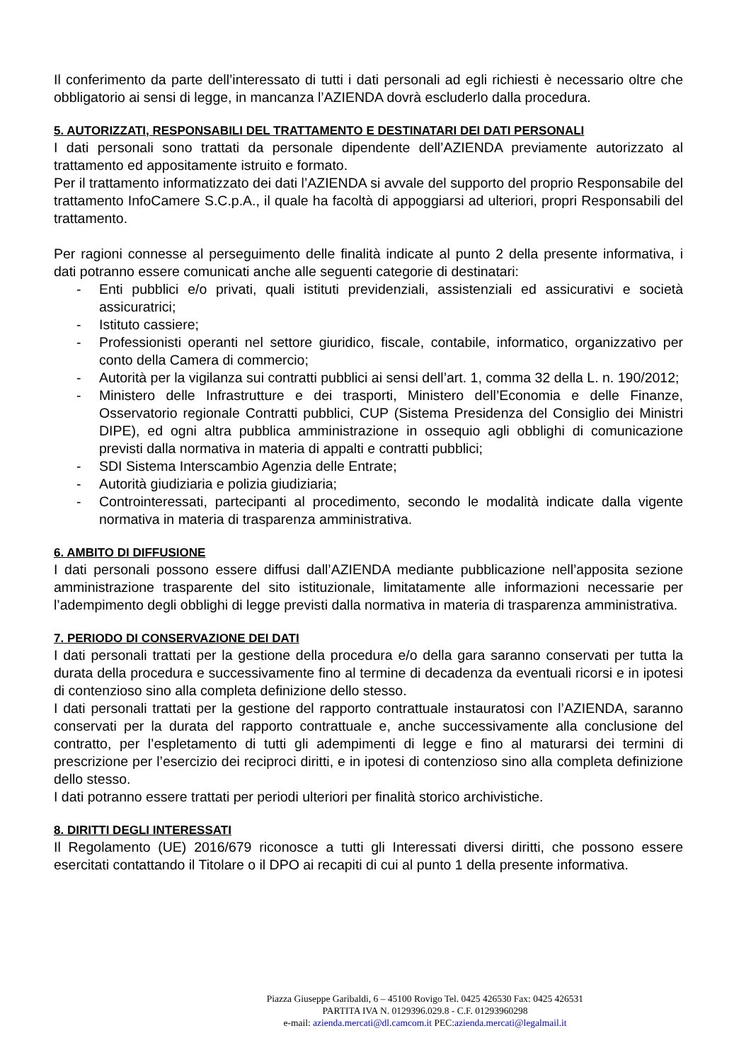Il conferimento da parte dell’interessato di tutti i dati personali ad egli richiesti è necessario oltre che obbligatorio ai sensi di legge, in mancanza l’AZIENDA dovrà escluderlo dalla procedura.
5. AUTORIZZATI, RESPONSABILI DEL TRATTAMENTO E DESTINATARI DEI DATI PERSONALI
I dati personali sono trattati da personale dipendente dell’AZIENDA previamente autorizzato al trattamento ed appositamente istruito e formato.
Per il trattamento informatizzato dei dati l’AZIENDA si avvale del supporto del proprio Responsabile del trattamento InfoCamere S.C.p.A., il quale ha facoltà di appoggiarsi ad ulteriori, propri Responsabili del trattamento.
Per ragioni connesse al perseguimento delle finalità indicate al punto 2 della presente informativa, i dati potranno essere comunicati anche alle seguenti categorie di destinatari:
- Enti pubblici e/o privati, quali istituti previdenziali, assistenziali ed assicurativi e società assicuratrici;
- Istituto cassiere;
- Professionisti operanti nel settore giuridico, fiscale, contabile, informatico, organizzativo per conto della Camera di commercio;
- Autorità per la vigilanza sui contratti pubblici ai sensi dell’art. 1, comma 32 della L. n. 190/2012;
- Ministero delle Infrastrutture e dei trasporti, Ministero dell’Economia e delle Finanze, Osservatorio regionale Contratti pubblici, CUP (Sistema Presidenza del Consiglio dei Ministri DIPE), ed ogni altra pubblica amministrazione in ossequio agli obblighi di comunicazione previsti dalla normativa in materia di appalti e contratti pubblici;
- SDI Sistema Interscambio Agenzia delle Entrate;
- Autorità giudiziaria e polizia giudiziaria;
- Controinteressati, partecipanti al procedimento, secondo le modalità indicate dalla vigente normativa in materia di trasparenza amministrativa.
6. AMBITO DI DIFFUSIONE
I dati personali possono essere diffusi dall’AZIENDA mediante pubblicazione nell’apposita sezione amministrazione trasparente del sito istituzionale, limitatamente alle informazioni necessarie per l’adempimento degli obblighi di legge previsti dalla normativa in materia di trasparenza amministrativa.
7. PERIODO DI CONSERVAZIONE DEI DATI
I dati personali trattati per la gestione della procedura e/o della gara saranno conservati per tutta la durata della procedura e successivamente fino al termine di decadenza da eventuali ricorsi e in ipotesi di contenzioso sino alla completa definizione dello stesso.
I dati personali trattati per la gestione del rapporto contrattuale instauratosi con l’AZIENDA, saranno conservati per la durata del rapporto contrattuale e, anche successivamente alla conclusione del contratto, per l’espletamento di tutti gli adempimenti di legge e fino al maturarsi dei termini di prescrizione per l’esercizio dei reciproci diritti, e in ipotesi di contenzioso sino alla completa definizione dello stesso.
I dati potranno essere trattati per periodi ulteriori per finalità storico archivistiche.
8. DIRITTI DEGLI INTERESSATI
Il Regolamento (UE) 2016/679 riconosce a tutti gli Interessati diversi diritti, che possono essere esercitati contattando il Titolare o il DPO ai recapiti di cui al punto 1 della presente informativa.
Piazza Giuseppe Garibaldi, 6 – 45100 Rovigo Tel. 0425 426530 Fax: 0425 426531
PARTITA IVA N. 0129396.029.8 - C.F. 01293960298
e-mail: azienda.mercati@dl.camcom.it PEC:azienda.mercati@legalmail.it